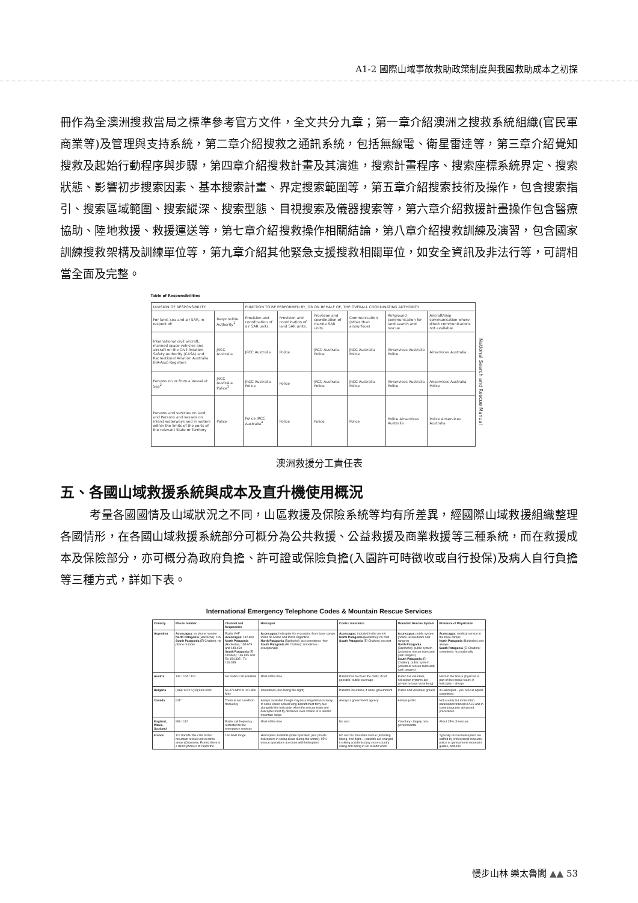A1-2 國際山域事故救助政策制度與我國救助成本之初探
冊作為全澳洲搜救當局之標準參考官方文件，全文共分九章；第一章介紹澳洲之搜救系統組織(官民軍商業等)及管理與支持系統，第二章介紹搜救之通訊系統，包括無線電、衛星雷達等，第三章介紹覺知搜救及起始行動程序與步驟，第四章介紹搜救計畫及其演進，搜索計畫程序、搜索座標系統界定、搜索狀態、影響初步搜索因素、基本搜索計畫、界定搜索範圍等，第五章介紹搜索技術及操作，包含搜索指引、搜索區域範圍、搜索縱深、搜索型態、目視搜索及儀器搜索等，第六章介紹救援計畫操作包含醫療協助、陸地救援、救援運送等，第七章介紹搜救操作相關結論，第八章介紹搜救訓練及演習，包含國家訓練搜救架構及訓練單位等，第九章介紹其他緊急支援搜救相關單位，如安全資訊及非法行等，可謂相當全面及完整。
Table of Responsibilities
| DIVISION OF RESPONSIBILITY | | FUNCTION TO BE PERFORMED BY, OR ON BEHALF OF, THE OVERALL COORDINATING AUTHORITY | | | | | |
| --- | --- | --- | --- | --- | --- | --- | --- |
| For land, sea and air SAR, in respect of: | Responsible Authority<sup>1</sup> | Provision and coordination of air SAR units. | Provision and coordination of land SAR units. | Provision and coordination of marine SAR units. | Communication (other than air/surface) | Air/ground communication for land search and rescue. | Aircraft/ship communication where direct communications not available. |
| International civil aircraft, manned space vehicles and aircraft on the Civil Aviation Safety Authority (CASA) and Recreational Aviation Australia (RA-Aus) Registers | JRCC Australia | JRCC Australia | Police | JRCC Australia Police | JRCC Australia Police | Airservices Australia Police | Airservices Australia |
| Persons on or from a Vessel at Sea<sup>2</sup> | JRCC Australia Police<sup>3</sup> | JRCC Australia Police | Police | JRCC Australia Police | JRCC Australia Police | Airservices Australia Police | Airservices Australia Police |
| Persons and vehicles on land; and Persons and vessels on inland waterways and in waters within the limits of the ports of the relevant State or Territory | Police | Police JRCC Australia<sup>4</sup> | Police | Police | Police | Police Airservices Australia | Police Airservices Australia |
National Search and Rescue Manual
澳洲救援分工責任表
五、各國山域救援系統與成本及直升機使用概況
考量各國國情及山域狀況之不同，山區救援及保險系統等均有所差異，經國際山域救援組織整理各國情形，在各國山域救援系統部分可概分為公共救援、公益救援及商業救援等三種系統，而在救援成本及保險部分，亦可概分為政府負擔、許可證或保險負擔(入園許可時徵收或自行投保)及病人自行負擔等三種方式，詳如下表。
International Emergency Telephone Codes & Mountain Rescue Services
| Country | Phone number | Channel and frequencies | Helicopter | Costs / insurance | Mountain Rescue System | Presence of Physicians |
| --- | --- | --- | --- | --- | --- | --- |
| Argentina | Aconcagua : no phone number North Patagonia (Bariloche): 105 South Patagonia (El Chalten): no phone number | Radio VHF Aconcagua : 142.800 North Patagonia (Bariloche): 155.675 and 148.450 South Patagonia (El Chalten): 155.835 and Rx 154.335 - Tx 149.335 | Aconcagua : helicopter for evacuation from base camps Plaza de Mulas and Plaza Argentina North Patagonia (Bariloche): just sometimes -few South Patagonia (El Chalten): sometimes -exceptionally | Aconcagua : included in the permit North Patagonia (Bariloche): no cost South Patagonia (El Chalten): no cost | Aconcagua : public system (police rescue team and rangers) North Patagonia (Bariloche): public system (volunteer rescue team and park rangers) South Patagonia (El Chalten): public system (volunteer rescue team and park rangers) | Aconcagua : medical service in the base camps. North Patagonia (Bariloche): not always South Patagonia (El Chalten): sometimes -exceptionally |
| Austria | 140 / 144 / 112 | No Radio Call available | Most of the time | Patient has to cover the costs; if not possible: public coverage | Public but volunteer, helicopter systems are private (except Vorarlberg) | Most of the time a physician is part of the rescue team; in helicopter - always |
| Bulgaria | (088) 1470 / (02) 963 2000 | 55.475 Mhz or 147.850 Mhz | Sometimes (not during the night) | Patients insurance; if none, government | Public and volunteer groups | In Helicopter - yes, rescue squad sometimes |
| Canada | 911* | There is not a uniform frequency | Always available though may be a long distance away. In some cases a fixed wing aircraft must ferry fuel alongside the helicopter when the rescue team and helicopter must fly distances over 200km to a remote mountain range | Always a government agency | Always public | Not usually but more often paramedics trained in ALS and in some programs advanced procedures |
| England, Wales, Scotland | 999 / 112 | Radio call frequency restricted to the emergency services | Most of the time | No cost | Voluntary - largely non-governmental | About 25% of rescues |
| France | 112 transfer the calls to the mountain rescue unit in some areas (Chamonix, Ecrins) there is a direct phone # to reach the | 150 MHz range | Helicopters available (state operated, plus private helicopters in skiing areas during the winter). 95% rescue operations are done with helicopters | No cost for mountain rescue (including hiking, free flight...) patients are charged in skiing accidents (any cross-country skiing and skiing in ski resorts when | | Typically rescue helicopters are staffed by professional rescuers; police or gendarmerie mountain guides, and one |
慢步山林 樂太魯閣 ▲▲ 53